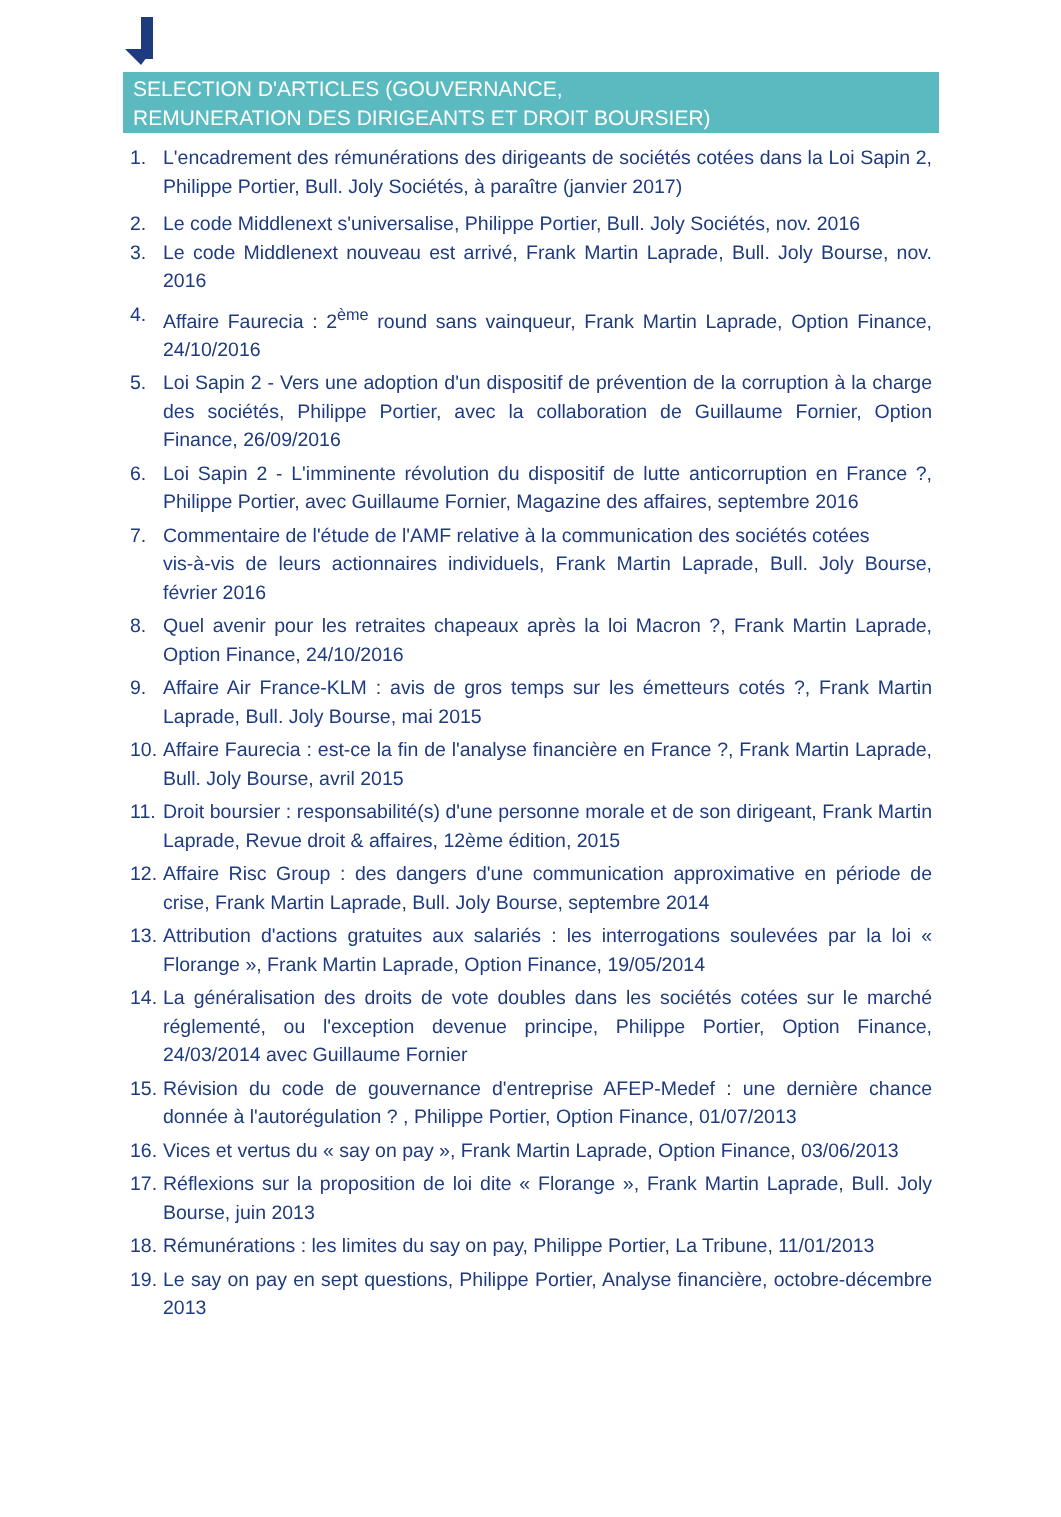SELECTION D'ARTICLES (GOUVERNANCE,
REMUNERATION DES DIRIGEANTS ET DROIT BOURSIER)
1. L'encadrement des rémunérations des dirigeants de sociétés cotées dans la Loi Sapin 2, Philippe Portier, Bull. Joly Sociétés, à paraître (janvier 2017)
2. Le code Middlenext s'universalise, Philippe Portier, Bull. Joly Sociétés, nov. 2016
3. Le code Middlenext nouveau est arrivé, Frank Martin Laprade, Bull. Joly Bourse, nov. 2016
4. Affaire Faurecia : 2<sup>ème</sup> round sans vainqueur, Frank Martin Laprade, Option Finance, 24/10/2016
5. Loi Sapin 2 - Vers une adoption d'un dispositif de prévention de la corruption à la charge des sociétés, Philippe Portier, avec la collaboration de Guillaume Fornier, Option Finance, 26/09/2016
6. Loi Sapin 2 - L'imminente révolution du dispositif de lutte anticorruption en France ?, Philippe Portier, avec Guillaume Fornier, Magazine des affaires, septembre 2016
7. Commentaire de l'étude de l'AMF relative à la communication des sociétés cotées
vis-à-vis de leurs actionnaires individuels, Frank Martin Laprade, Bull. Joly Bourse, février 2016
8. Quel avenir pour les retraites chapeaux après la loi Macron ?, Frank Martin Laprade, Option Finance, 24/10/2016
9. Affaire Air France-KLM : avis de gros temps sur les émetteurs cotés ?, Frank Martin Laprade, Bull. Joly Bourse, mai 2015
10. Affaire Faurecia : est-ce la fin de l'analyse financière en France ?, Frank Martin Laprade, Bull. Joly Bourse, avril 2015
11. Droit boursier : responsabilité(s) d'une personne morale et de son dirigeant, Frank Martin Laprade, Revue droit & affaires, 12ème édition, 2015
12. Affaire Risc Group : des dangers d'une communication approximative en période de crise, Frank Martin Laprade, Bull. Joly Bourse, septembre 2014
13. Attribution d'actions gratuites aux salariés : les interrogations soulevées par la loi « Florange », Frank Martin Laprade, Option Finance, 19/05/2014
14. La généralisation des droits de vote doubles dans les sociétés cotées sur le marché réglementé, ou l'exception devenue principe, Philippe Portier, Option Finance, 24/03/2014 avec Guillaume Fornier
15. Révision du code de gouvernance d'entreprise AFEP-Medef : une dernière chance donnée à l'autorégulation ? , Philippe Portier, Option Finance, 01/07/2013
16. Vices et vertus du « say on pay », Frank Martin Laprade, Option Finance, 03/06/2013
17. Réflexions sur la proposition de loi dite « Florange », Frank Martin Laprade, Bull. Joly Bourse, juin 2013
18. Rémunérations : les limites du say on pay, Philippe Portier, La Tribune, 11/01/2013
19. Le say on pay en sept questions, Philippe Portier, Analyse financière, octobre-décembre 2013